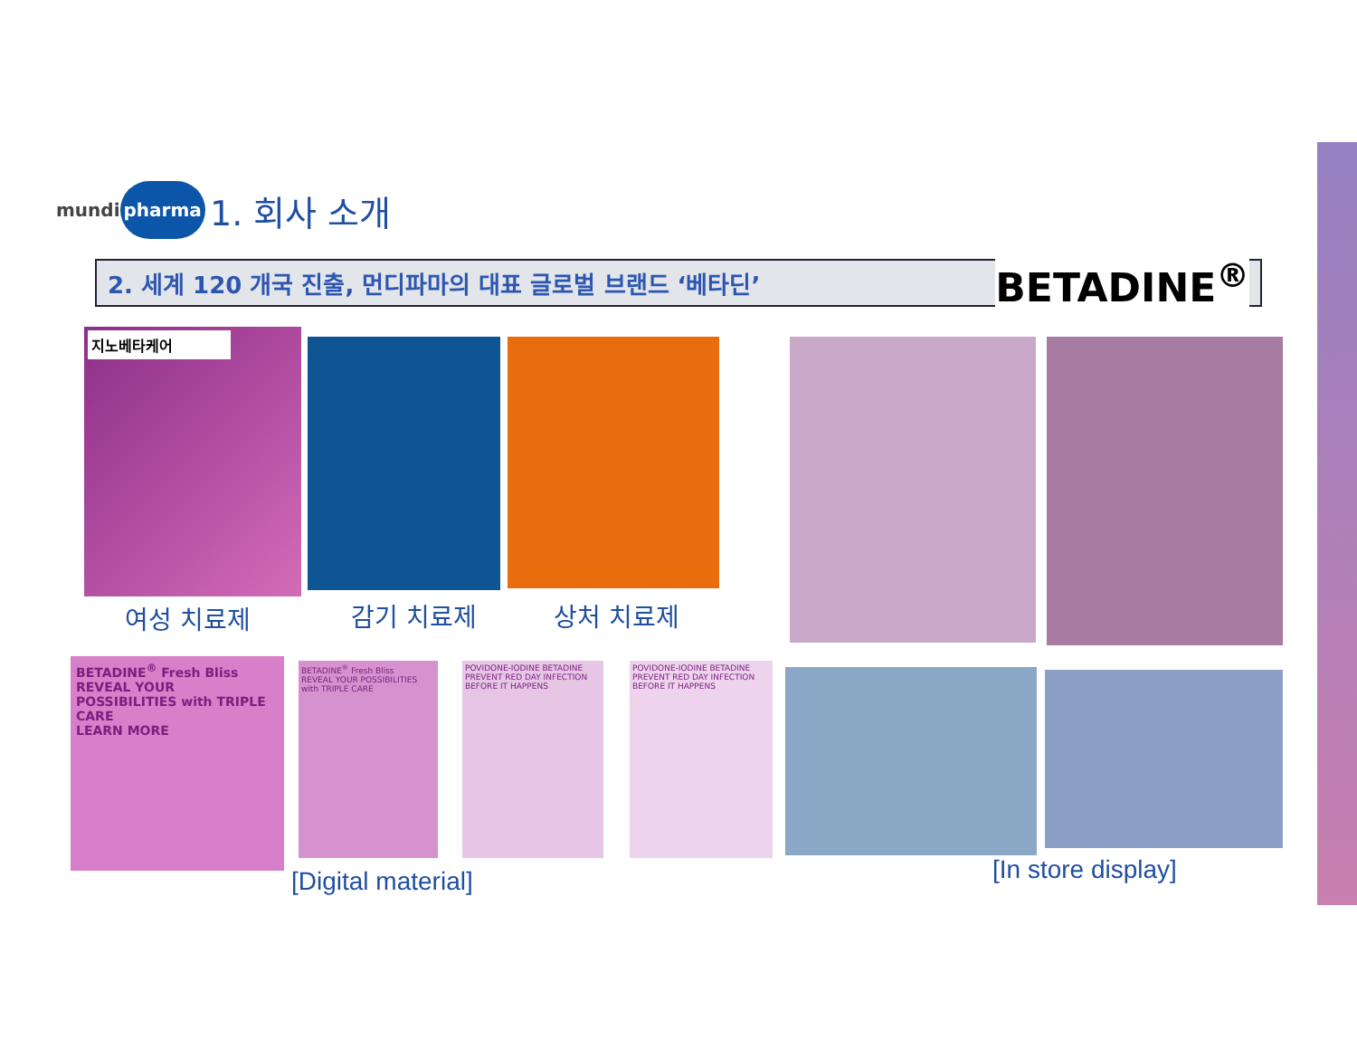mundi pharma
1. 회사 소개
2. 세계 120 개국 진출, 먼디파마의 대표 글로벌 브랜드 ‘베타딘’ BETADINE<sup>®</sup>
지노베타케어
여성 치료제 감기 치료제 상처 치료제
BETADINE<sup>®</sup> Fresh Bliss
REVEAL YOUR POSSIBILITIES with TRIPLE CARE
LEARN MORE
BETADINE<sup>®</sup> Fresh Bliss
REVEAL YOUR POSSIBILITIES with TRIPLE CARE
POVIDONE-IODINE BETADINE
PREVENT RED DAY INFECTION BEFORE IT HAPPENS
POVIDONE-IODINE BETADINE
PREVENT RED DAY INFECTION BEFORE IT HAPPENS
[Digital material] [In store display]